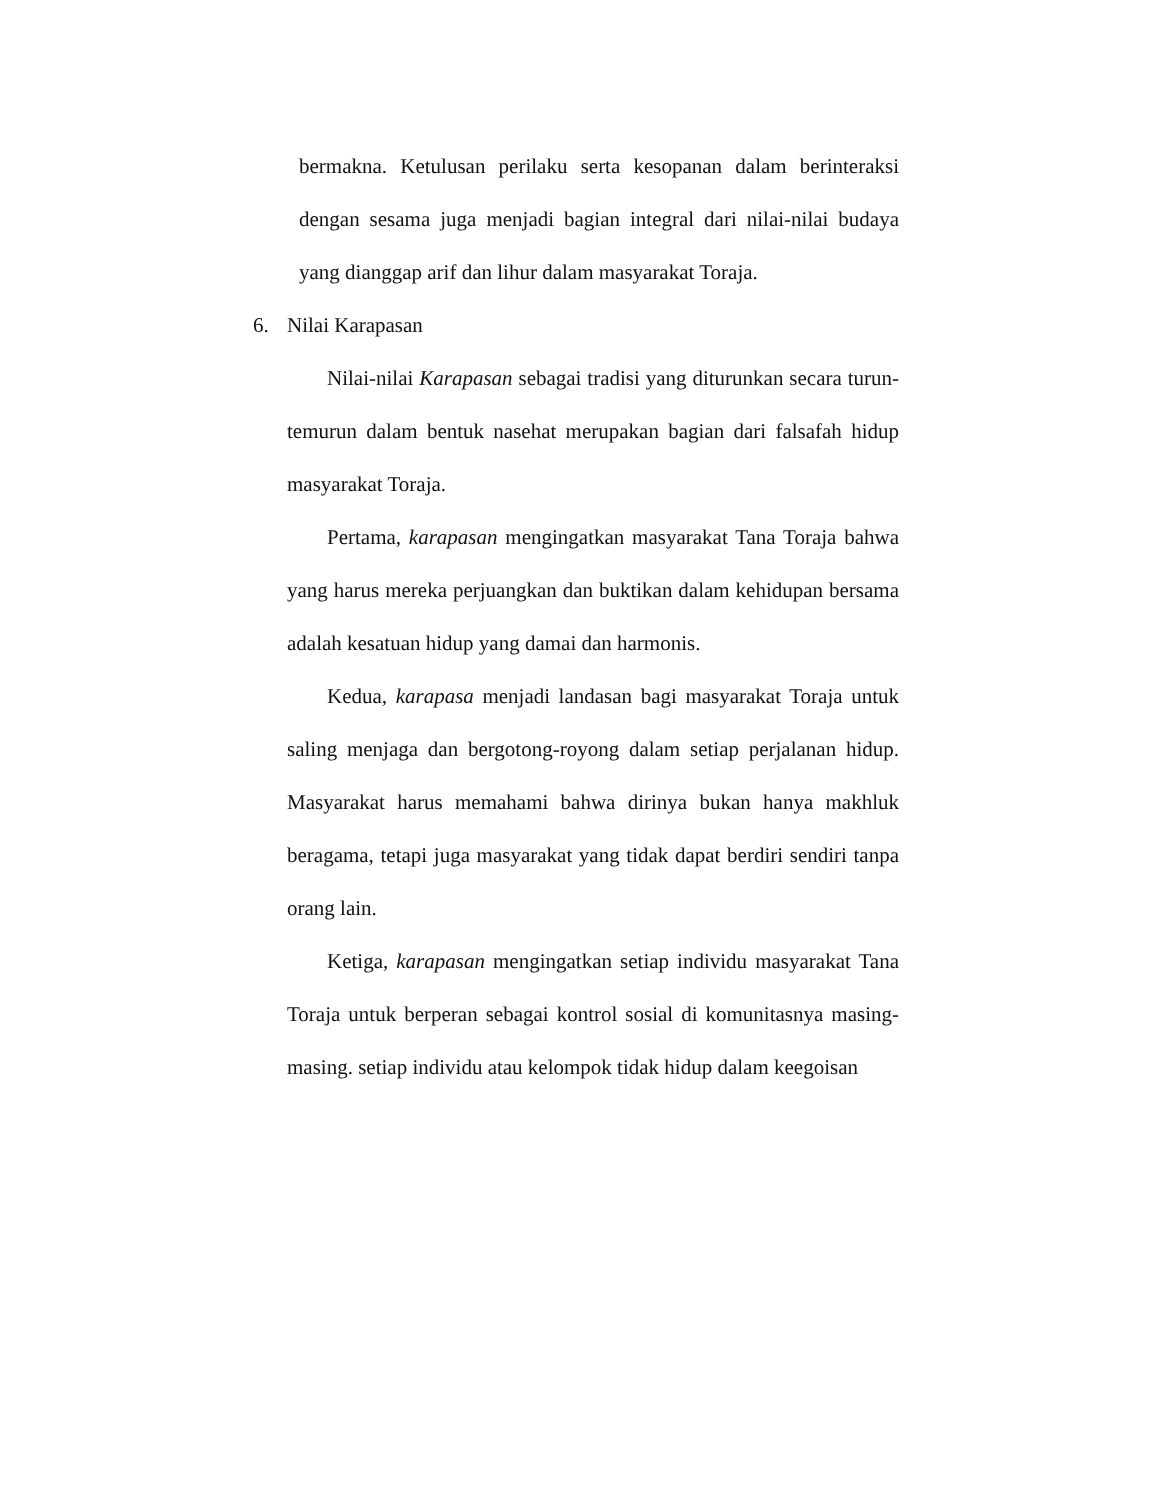bermakna. Ketulusan perilaku serta kesopanan dalam berinteraksi dengan sesama juga menjadi bagian integral dari nilai-nilai budaya yang dianggap arif dan lihur dalam masyarakat Toraja.
6. Nilai Karapasan
Nilai-nilai Karapasan sebagai tradisi yang diturunkan secara turun-temurun dalam bentuk nasehat merupakan bagian dari falsafah hidup masyarakat Toraja.
Pertama, karapasan mengingatkan masyarakat Tana Toraja bahwa yang harus mereka perjuangkan dan buktikan dalam kehidupan bersama adalah kesatuan hidup yang damai dan harmonis.
Kedua, karapasa menjadi landasan bagi masyarakat Toraja untuk saling menjaga dan bergotong-royong dalam setiap perjalanan hidup. Masyarakat harus memahami bahwa dirinya bukan hanya makhluk beragama, tetapi juga masyarakat yang tidak dapat berdiri sendiri tanpa orang lain.
Ketiga, karapasan mengingatkan setiap individu masyarakat Tana Toraja untuk berperan sebagai kontrol sosial di komunitasnya masing-masing. setiap individu atau kelompok tidak hidup dalam keegoisan